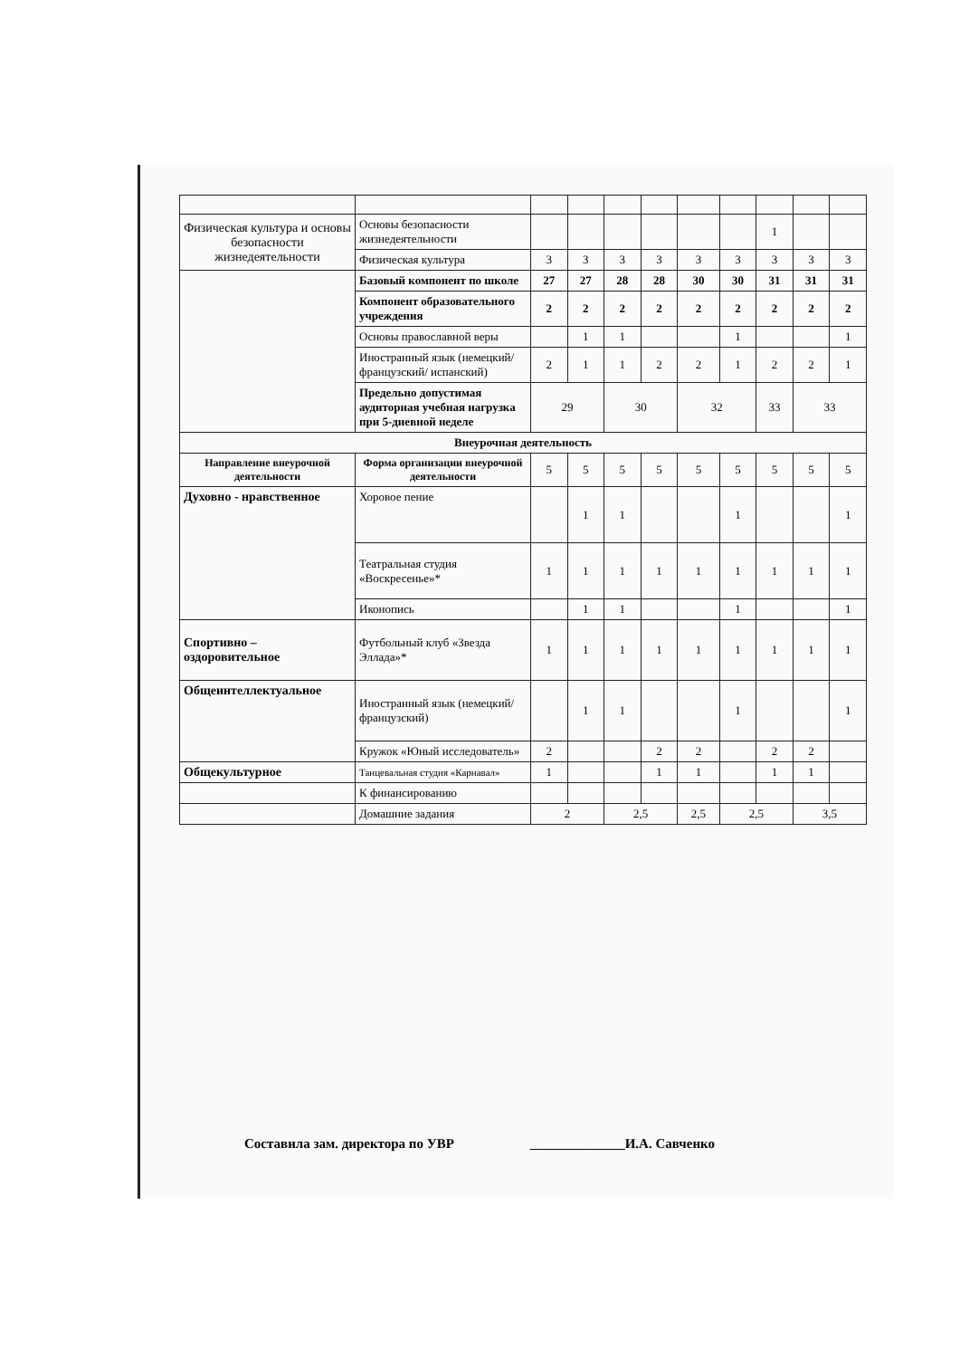| Физическая культура и основы безопасности жизнедеятельности | Основы безопасности жизнедеятельности | | | | | | | 1 | | |
| | Физическая культура | 3 | 3 | 3 | 3 | 3 | 3 | 3 | 3 | 3 |
| | Базовый компонент по школе | 27 | 27 | 28 | 28 | 30 | 30 | 31 | 31 | 31 |
| | Компонент образовательного учреждения | 2 | 2 | 2 | 2 | 2 | 2 | 2 | 2 | 2 |
| | Основы православной веры | | 1 | 1 | | | 1 | | | 1 |
| | Иностранный язык (немецкий/французский/ испанский) | 2 | 1 | 1 | 2 | 2 | 1 | 2 | 2 | 1 |
| | Предельно допустимая аудиторная учебная нагрузка при 5-дневной неделе | 29 | | 30 | | 32 | | 33 | 33 | |
| Внеурочная деятельность | | | | | | | | | | |
| Направление внеурочной деятельности | Форма организации внеурочной деятельности | 5 | 5 | 5 | 5 | 5 | 5 | 5 | 5 | 5 |
| Духовно - нравственное | Хоровое пение | | 1 | 1 | | | 1 | | | 1 |
| | Театральная студия «Воскресенье»* | 1 | 1 | 1 | 1 | 1 | 1 | 1 | 1 | 1 |
| | Иконопись | | 1 | 1 | | | 1 | | | 1 |
| Спортивно – оздоровительное | Футбольный клуб «Звезда Эллада»* | 1 | 1 | 1 | 1 | 1 | 1 | 1 | 1 | 1 |
| Общеинтеллектуальное | Иностранный язык (немецкий/французский) | | 1 | 1 | | | 1 | | | 1 |
| | Кружок «Юный исследователь» | 2 | | | 2 | 2 | | 2 | 2 | |
| Общекультурное | Танцевальная студия «Карнавал» | 1 | | | 1 | 1 | | 1 | 1 | |
| | К финансированию | | | | | | | | | |
| | Домашние задания | 2 | | 2,5 | | 2,5 | 2,5 | | 3,5 | |
Составила зам. директора по УВР ______________И.А. Савченко